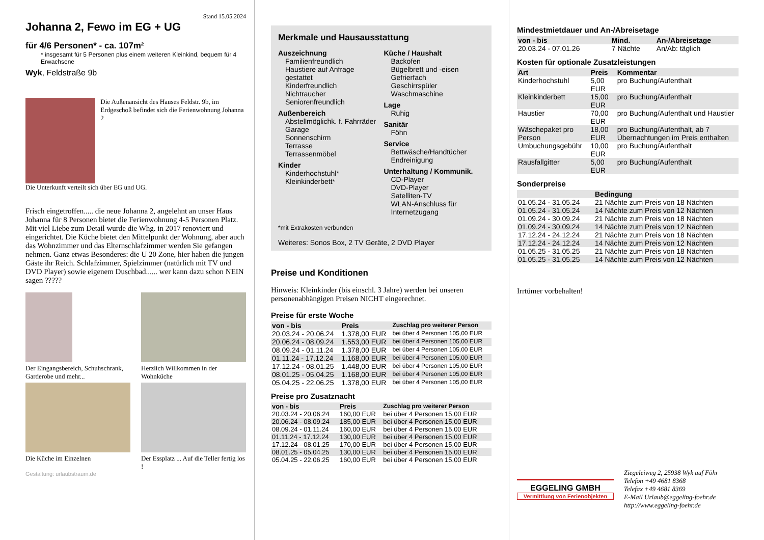Stand 15.05.2024
Johanna 2, Fewo im EG + UG
für 4/6 Personen* - ca. 107m²
* insgesamt für 5 Personen plus einem weiteren Kleinkind, bequem für 4 Erwachsene
Wyk, Feldstraße 9b
Die Außenansicht des Hauses Feldstr. 9b, im Erdgeschoß befindet sich die Ferienwohnung Johanna 2
Die Unterkunft verteilt sich über EG und UG.
Frisch eingetroffen..... die neue Johanna 2, angelehnt an unser Haus Johanna für 8 Personen bietet die Ferienwohnung 4-5 Personen Platz. Mit viel Liebe zum Detail wurde die Whg. in 2017 renoviert und eingerichtet. Die Küche bietet den Mittelpunkt der Wohnung, aber auch das Wohnzimmer und das Elternschlafzimmer werden Sie gefangen nehmen. Ganz etwas Besonderes: die U 20 Zone, hier haben die jungen Gäste ihr Reich. Schlafzimmer, Spielzimmer (natürlich mit TV und DVD Player) sowie eigenem Duschbad...... wer kann dazu schon NEIN sagen ?????
Der Eingangsbereich, Schuhschrank, Garderobe und mehr...
Herzlich Willkommen in der Wohnküche
Die Küche im Einzelnen
Der Essplatz ... Auf die Teller fertig los !
Gestaltung: urlaubstraum.de
Merkmale und Hausausstattung
Auszeichnung
Familienfreundlich
Haustiere auf Anfrage gestattet
Kinderfreundlich
Nichtraucher
Seniorenfreundlich
Außenbereich
Abstellmöglichk. f. Fahrräder
Garage
Sonnenschirm
Terrasse
Terrassenmöbel
Kinder
Kinderhochstuhl*
Kleinkinderbett*
Küche / Haushalt
Backofen
Bügelbrett und -eisen
Gefrierfach
Geschirrspüler
Waschmaschine
Lage
Ruhig
Sanitär
Föhn
Service
Bettwäsche/Handtücher
Endreinigung
Unterhaltung / Kommunik.
CD-Player
DVD-Player
Satelliten-TV
WLAN-Anschluss für Internetzugang
*mit Extrakosten verbunden
Weiteres: Sonos Box, 2 TV Geräte, 2 DVD Player
Preise und Konditionen
Hinweis: Kleinkinder (bis einschl. 3 Jahre) werden bei unseren personenabhängigen Preisen NICHT eingerechnet.
Preise für erste Woche
| von - bis | Preis | Zuschlag pro weiterer Person |
| --- | --- | --- |
| 20.03.24 - 20.06.24 | 1.378,00 EUR | bei über 4 Personen 105,00 EUR |
| 20.06.24 - 08.09.24 | 1.553,00 EUR | bei über 4 Personen 105,00 EUR |
| 08.09.24 - 01.11.24 | 1.378,00 EUR | bei über 4 Personen 105,00 EUR |
| 01.11.24 - 17.12.24 | 1.168,00 EUR | bei über 4 Personen 105,00 EUR |
| 17.12.24 - 08.01.25 | 1.448,00 EUR | bei über 4 Personen 105,00 EUR |
| 08.01.25 - 05.04.25 | 1.168,00 EUR | bei über 4 Personen 105,00 EUR |
| 05.04.25 - 22.06.25 | 1.378,00 EUR | bei über 4 Personen 105,00 EUR |
Preise pro Zusatznacht
| von - bis | Preis | Zuschlag pro weiterer Person |
| --- | --- | --- |
| 20.03.24 - 20.06.24 | 160,00 EUR | bei über 4 Personen 15,00 EUR |
| 20.06.24 - 08.09.24 | 185,00 EUR | bei über 4 Personen 15,00 EUR |
| 08.09.24 - 01.11.24 | 160,00 EUR | bei über 4 Personen 15,00 EUR |
| 01.11.24 - 17.12.24 | 130,00 EUR | bei über 4 Personen 15,00 EUR |
| 17.12.24 - 08.01.25 | 170,00 EUR | bei über 4 Personen 15,00 EUR |
| 08.01.25 - 05.04.25 | 130,00 EUR | bei über 4 Personen 15,00 EUR |
| 05.04.25 - 22.06.25 | 160,00 EUR | bei über 4 Personen 15,00 EUR |
Mindestmietdauer und An-/Abreisetage
| von - bis | Mind. | An-/Abreisetage |
| --- | --- | --- |
| 20.03.24 - 07.01.26 | 7 Nächte | An/Ab: täglich |
Kosten für optionale Zusatzleistungen
| Art | Preis | Kommentar |
| --- | --- | --- |
| Kinderhochstuhl | 5,00 EUR | pro Buchung/Aufenthalt |
| Kleinkinderbett | 15,00 EUR | pro Buchung/Aufenthalt |
| Haustier | 70,00 EUR | pro Buchung/Aufenthalt und Haustier |
| Wäschepaket pro Person | 18,00 EUR | pro Buchung/Aufenthalt, ab 7 Übernachtungen im Preis enthalten |
| Umbuchungsgebühr | 10,00 EUR | pro Buchung/Aufenthalt |
| Rausfallgitter | 5,00 EUR | pro Buchung/Aufenthalt |
Sonderpreise
| | Bedingung |
| --- | --- |
| 01.05.24 - 31.05.24 | 21 Nächte zum Preis von 18 Nächten |
| 01.05.24 - 31.05.24 | 14 Nächte zum Preis von 12 Nächten |
| 01.09.24 - 30.09.24 | 21 Nächte zum Preis von 18 Nächten |
| 01.09.24 - 30.09.24 | 14 Nächte zum Preis von 12 Nächten |
| 17.12.24 - 24.12.24 | 21 Nächte zum Preis von 18 Nächten |
| 17.12.24 - 24.12.24 | 14 Nächte zum Preis von 12 Nächten |
| 01.05.25 - 31.05.25 | 21 Nächte zum Preis von 18 Nächten |
| 01.05.25 - 31.05.25 | 14 Nächte zum Preis von 12 Nächten |
Irrtümer vorbehalten!
EGGELING GMBH
Vermittlung von Ferienobjekten
Ziegeleiweg 2, 25938 Wyk auf Föhr
Telefon +49 4681 8368
Telefax +49 4681 8369
E-Mail Urlaub@eggeling-foehr.de
http://www.eggeling-foehr.de